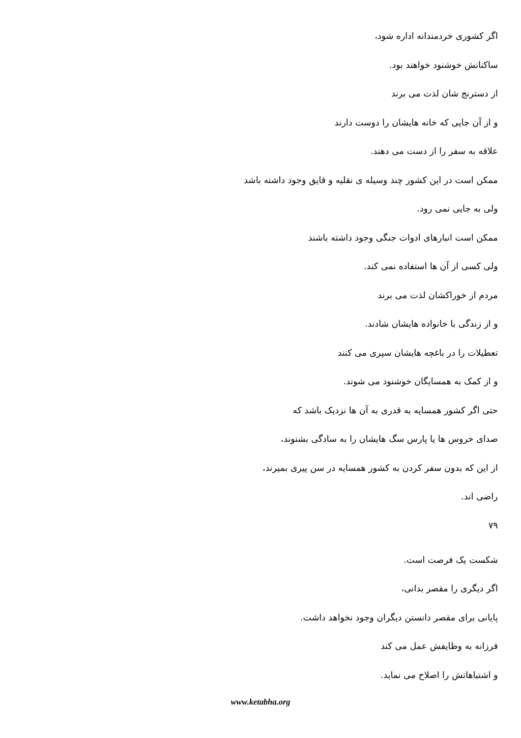اگر کشوری خردمندانه اداره شود،
ساکنانش خوشنود خواهند بود.
از دسترنج شان لذت می برند
و از آن جایی که خانه هایشان را دوست دارند
علاقه به سفر را از دست می دهند.
ممکن است در این کشور چند وسیله ی نقلیه و قایق وجود داشته باشد
ولی به جایی نمی رود.
ممکن است انبارهای ادوات جنگی وجود داشته باشند
ولی کسی از آن ها استفاده نمی کند.
مردم از خوراکشان لذت می برند
و از زندگی با خانواده هایشان شادند.
تعطیلات را در باغچه هایشان سپری می کنند
و از کمک به همسایگان خوشنود می شوند.
حتی اگر کشور همسایه به قدری به آن ها نزدیک باشد که
صدای خروس ها یا پارس سگ هایشان را به سادگی بشنوند،
از این که بدون سفر کردن به کشور همسایه در سن پیری بمیرند،
راضی اند.
۷۹
شکست یک فرصت است.
اگر دیگری را مقصر بدانی،
پایانی برای مقصر دانستن دیگران وجود نخواهد داشت.
فرزانه به وظایفش عمل می کند
و اشتباهاتش را اصلاح می نماید.
www.ketabha.org